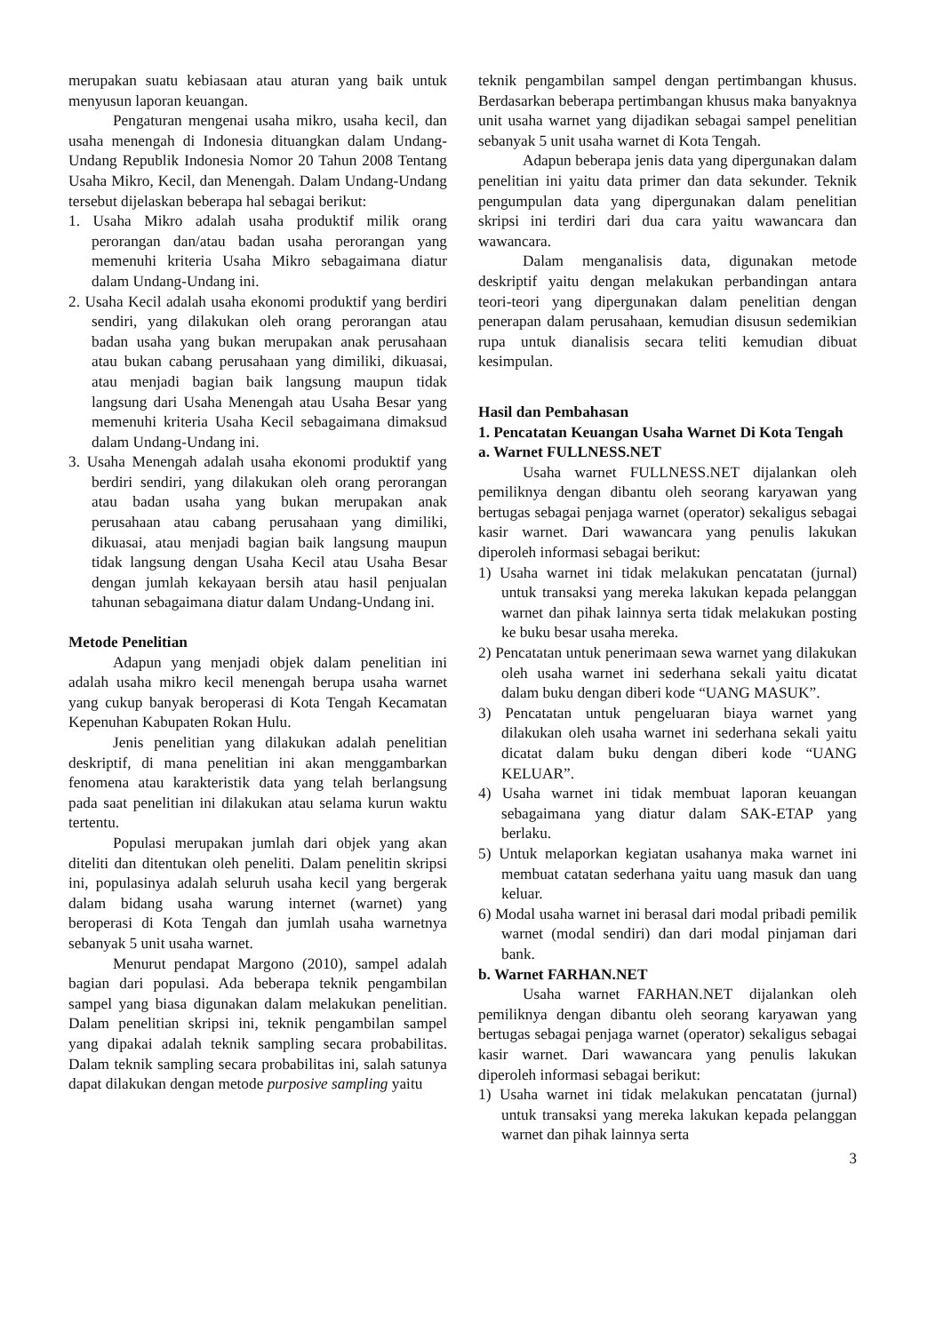merupakan suatu kebiasaan atau aturan yang baik untuk menyusun laporan keuangan.
Pengaturan mengenai usaha mikro, usaha kecil, dan usaha menengah di Indonesia dituangkan dalam Undang-Undang Republik Indonesia Nomor 20 Tahun 2008 Tentang Usaha Mikro, Kecil, dan Menengah. Dalam Undang-Undang tersebut dijelaskan beberapa hal sebagai berikut:
1. Usaha Mikro adalah usaha produktif milik orang perorangan dan/atau badan usaha perorangan yang memenuhi kriteria Usaha Mikro sebagaimana diatur dalam Undang-Undang ini.
2. Usaha Kecil adalah usaha ekonomi produktif yang berdiri sendiri, yang dilakukan oleh orang perorangan atau badan usaha yang bukan merupakan anak perusahaan atau bukan cabang perusahaan yang dimiliki, dikuasai, atau menjadi bagian baik langsung maupun tidak langsung dari Usaha Menengah atau Usaha Besar yang memenuhi kriteria Usaha Kecil sebagaimana dimaksud dalam Undang-Undang ini.
3. Usaha Menengah adalah usaha ekonomi produktif yang berdiri sendiri, yang dilakukan oleh orang perorangan atau badan usaha yang bukan merupakan anak perusahaan atau cabang perusahaan yang dimiliki, dikuasai, atau menjadi bagian baik langsung maupun tidak langsung dengan Usaha Kecil atau Usaha Besar dengan jumlah kekayaan bersih atau hasil penjualan tahunan sebagaimana diatur dalam Undang-Undang ini.
Metode Penelitian
Adapun yang menjadi objek dalam penelitian ini adalah usaha mikro kecil menengah berupa usaha warnet yang cukup banyak beroperasi di Kota Tengah Kecamatan Kepenuhan Kabupaten Rokan Hulu.
Jenis penelitian yang dilakukan adalah penelitian deskriptif, di mana penelitian ini akan menggambarkan fenomena atau karakteristik data yang telah berlangsung pada saat penelitian ini dilakukan atau selama kurun waktu tertentu.
Populasi merupakan jumlah dari objek yang akan diteliti dan ditentukan oleh peneliti. Dalam penelitin skripsi ini, populasinya adalah seluruh usaha kecil yang bergerak dalam bidang usaha warung internet (warnet) yang beroperasi di Kota Tengah dan jumlah usaha warnetnya sebanyak 5 unit usaha warnet.
Menurut pendapat Margono (2010), sampel adalah bagian dari populasi. Ada beberapa teknik pengambilan sampel yang biasa digunakan dalam melakukan penelitian. Dalam penelitian skripsi ini, teknik pengambilan sampel yang dipakai adalah teknik sampling secara probabilitas. Dalam teknik sampling secara probabilitas ini, salah satunya dapat dilakukan dengan metode purposive sampling yaitu
teknik pengambilan sampel dengan pertimbangan khusus. Berdasarkan beberapa pertimbangan khusus maka banyaknya unit usaha warnet yang dijadikan sebagai sampel penelitian sebanyak 5 unit usaha warnet di Kota Tengah.
Adapun beberapa jenis data yang dipergunakan dalam penelitian ini yaitu data primer dan data sekunder. Teknik pengumpulan data yang dipergunakan dalam penelitian skripsi ini terdiri dari dua cara yaitu wawancara dan wawancara.
Dalam menganalisis data, digunakan metode deskriptif yaitu dengan melakukan perbandingan antara teori-teori yang dipergunakan dalam penelitian dengan penerapan dalam perusahaan, kemudian disusun sedemikian rupa untuk dianalisis secara teliti kemudian dibuat kesimpulan.
Hasil dan Pembahasan
1. Pencatatan Keuangan Usaha Warnet Di Kota Tengah
a. Warnet FULLNESS.NET
Usaha warnet FULLNESS.NET dijalankan oleh pemiliknya dengan dibantu oleh seorang karyawan yang bertugas sebagai penjaga warnet (operator) sekaligus sebagai kasir warnet. Dari wawancara yang penulis lakukan diperoleh informasi sebagai berikut:
1) Usaha warnet ini tidak melakukan pencatatan (jurnal) untuk transaksi yang mereka lakukan kepada pelanggan warnet dan pihak lainnya serta tidak melakukan posting ke buku besar usaha mereka.
2) Pencatatan untuk penerimaan sewa warnet yang dilakukan oleh usaha warnet ini sederhana sekali yaitu dicatat dalam buku dengan diberi kode “UANG MASUK”.
3) Pencatatan untuk pengeluaran biaya warnet yang dilakukan oleh usaha warnet ini sederhana sekali yaitu dicatat dalam buku dengan diberi kode “UANG KELUAR”.
4) Usaha warnet ini tidak membuat laporan keuangan sebagaimana yang diatur dalam SAK-ETAP yang berlaku.
5) Untuk melaporkan kegiatan usahanya maka warnet ini membuat catatan sederhana yaitu uang masuk dan uang keluar.
6) Modal usaha warnet ini berasal dari modal pribadi pemilik warnet (modal sendiri) dan dari modal pinjaman dari bank.
b. Warnet FARHAN.NET
Usaha warnet FARHAN.NET dijalankan oleh pemiliknya dengan dibantu oleh seorang karyawan yang bertugas sebagai penjaga warnet (operator) sekaligus sebagai kasir warnet. Dari wawancara yang penulis lakukan diperoleh informasi sebagai berikut:
1) Usaha warnet ini tidak melakukan pencatatan (jurnal) untuk transaksi yang mereka lakukan kepada pelanggan warnet dan pihak lainnya serta
3